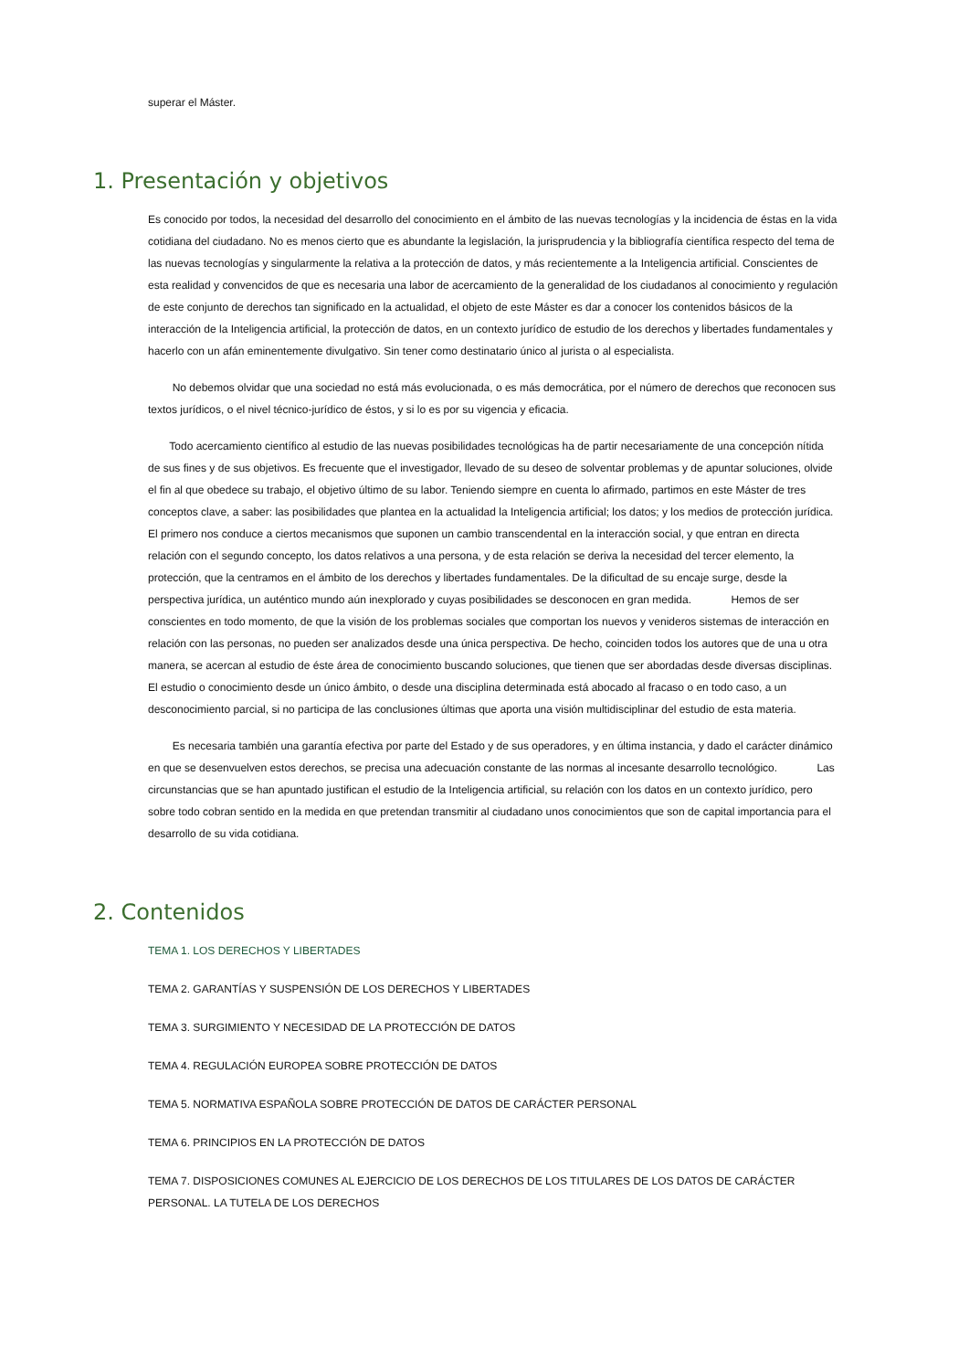superar el Máster.
1. Presentación y objetivos
Es conocido por todos, la necesidad del desarrollo del conocimiento en el ámbito de las nuevas tecnologías y la incidencia de éstas en la vida cotidiana del ciudadano. No es menos cierto que es abundante la legislación, la jurisprudencia y la bibliografía científica respecto del tema de las nuevas tecnologías y singularmente la relativa a la protección de datos, y más recientemente a la Inteligencia artificial. Conscientes de esta realidad y convencidos de que es necesaria una labor de acercamiento de la generalidad de los ciudadanos al conocimiento y regulación de este conjunto de derechos tan significado en la actualidad, el objeto de este Máster es dar a conocer los contenidos básicos de la interacción de la Inteligencia artificial, la protección de datos, en un contexto jurídico de estudio de los derechos y libertades fundamentales y hacerlo con un afán eminentemente divulgativo. Sin tener como destinatario único al jurista o al especialista.
No debemos olvidar que una sociedad no está más evolucionada, o es más democrática, por el número de derechos que reconocen sus textos jurídicos, o el nivel técnico-jurídico de éstos, y si lo es por su vigencia y eficacia.
Todo acercamiento científico al estudio de las nuevas posibilidades tecnológicas ha de partir necesariamente de una concepción nítida de sus fines y de sus objetivos. Es frecuente que el investigador, llevado de su deseo de solventar problemas y de apuntar soluciones, olvide el fin al que obedece su trabajo, el objetivo último de su labor. Teniendo siempre en cuenta lo afirmado, partimos en este Máster de tres conceptos clave, a saber: las posibilidades que plantea en la actualidad la Inteligencia artificial; los datos; y los medios de protección jurídica. El primero nos conduce a ciertos mecanismos que suponen un cambio transcendental en la interacción social, y que entran en directa relación con el segundo concepto, los datos relativos a una persona, y de esta relación se deriva la necesidad del tercer elemento, la protección, que la centramos en el ámbito de los derechos y libertades fundamentales. De la dificultad de su encaje surge, desde la perspectiva jurídica, un auténtico mundo aún inexplorado y cuyas posibilidades se desconocen en gran medida. Hemos de ser conscientes en todo momento, de que la visión de los problemas sociales que comportan los nuevos y venideros sistemas de interacción en relación con las personas, no pueden ser analizados desde una única perspectiva. De hecho, coinciden todos los autores que de una u otra manera, se acercan al estudio de éste área de conocimiento buscando soluciones, que tienen que ser abordadas desde diversas disciplinas. El estudio o conocimiento desde un único ámbito, o desde una disciplina determinada está abocado al fracaso o en todo caso, a un desconocimiento parcial, si no participa de las conclusiones últimas que aporta una visión multidisciplinar del estudio de esta materia.
Es necesaria también una garantía efectiva por parte del Estado y de sus operadores, y en última instancia, y dado el carácter dinámico en que se desenvuelven estos derechos, se precisa una adecuación constante de las normas al incesante desarrollo tecnológico. Las circunstancias que se han apuntado justifican el estudio de la Inteligencia artificial, su relación con los datos en un contexto jurídico, pero sobre todo cobran sentido en la medida en que pretendan transmitir al ciudadano unos conocimientos que son de capital importancia para el desarrollo de su vida cotidiana.
2. Contenidos
TEMA 1. LOS DERECHOS Y LIBERTADES
TEMA 2. GARANTÍAS Y SUSPENSIÓN DE LOS DERECHOS Y LIBERTADES
TEMA 3. SURGIMIENTO Y NECESIDAD DE LA PROTECCIÓN DE DATOS
TEMA 4. REGULACIÓN EUROPEA SOBRE PROTECCIÓN DE DATOS
TEMA 5. NORMATIVA ESPAÑOLA SOBRE PROTECCIÓN DE DATOS DE CARÁCTER PERSONAL
TEMA 6. PRINCIPIOS EN LA PROTECCIÓN DE DATOS
TEMA 7. DISPOSICIONES COMUNES AL EJERCICIO DE LOS DERECHOS DE LOS TITULARES DE LOS DATOS DE CARÁCTER PERSONAL. LA TUTELA DE LOS DERECHOS